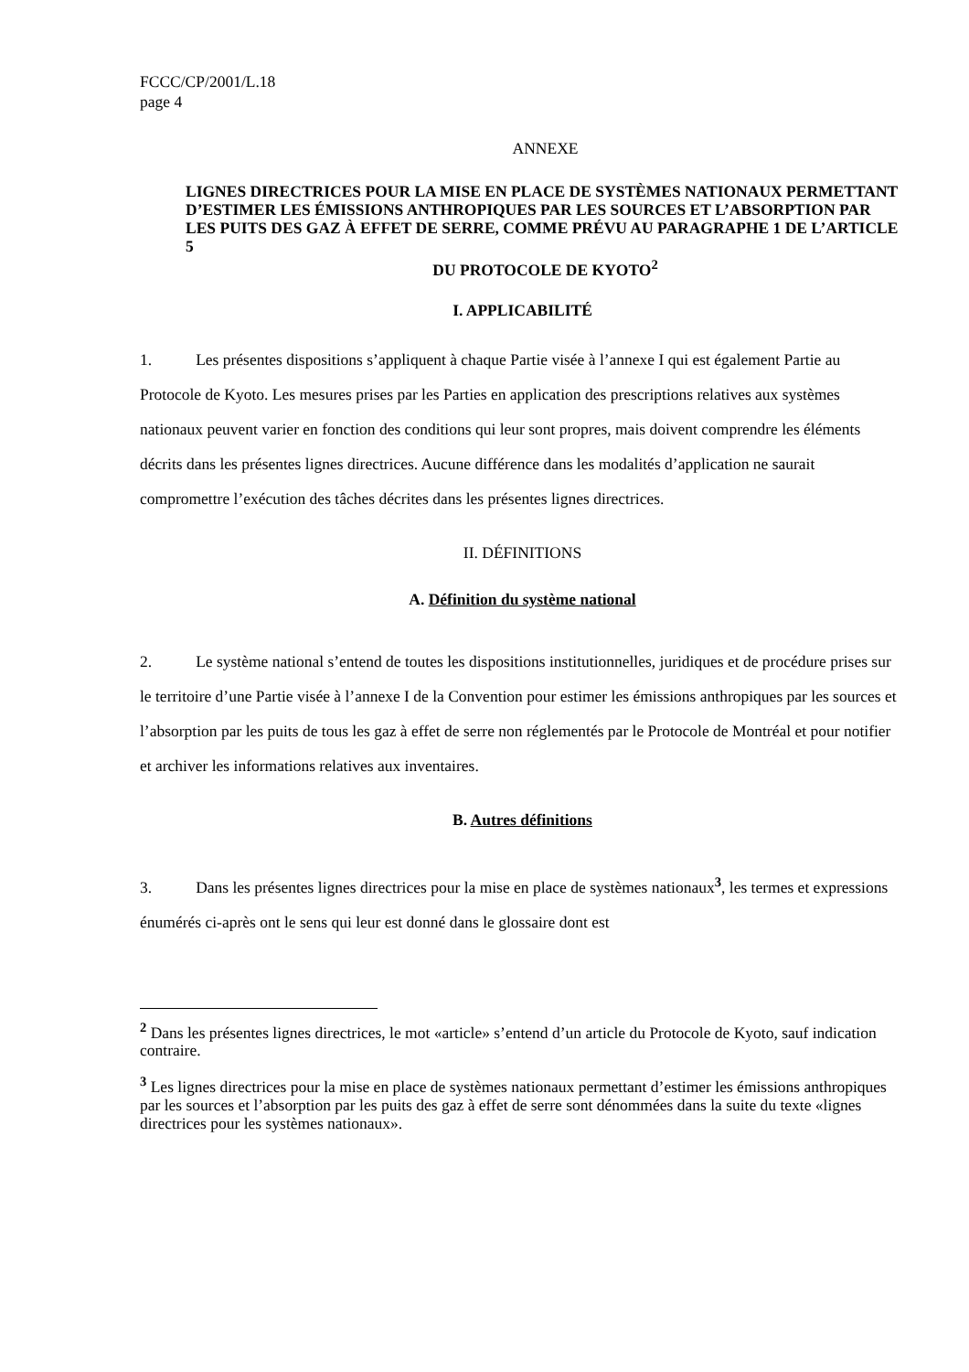FCCC/CP/2001/L.18
page 4
ANNEXE
LIGNES DIRECTRICES POUR LA MISE EN PLACE DE SYSTÈMES NATIONAUX PERMETTANT D’ESTIMER LES ÉMISSIONS ANTHROPIQUES PAR LES SOURCES ET L’ABSORPTION PAR LES PUITS DES GAZ À EFFET DE SERRE, COMME PRÉVU AU PARAGRAPHE 1 DE L’ARTICLE 5
DU PROTOCOLE DE KYOTO<sup>2</sup>
I. APPLICABILITÉ
1. Les présentes dispositions s’appliquent à chaque Partie visée à l’annexe I qui est également Partie au Protocole de Kyoto. Les mesures prises par les Parties en application des prescriptions relatives aux systèmes nationaux peuvent varier en fonction des conditions qui leur sont propres, mais doivent comprendre les éléments décrits dans les présentes lignes directrices. Aucune différence dans les modalités d’application ne saurait compromettre l’exécution des tâches décrites dans les présentes lignes directrices.
II. DÉFINITIONS
A. Définition du système national
2. Le système national s’entend de toutes les dispositions institutionnelles, juridiques et de procédure prises sur le territoire d’une Partie visée à l’annexe I de la Convention pour estimer les émissions anthropiques par les sources et l’absorption par les puits de tous les gaz à effet de serre non réglementés par le Protocole de Montréal et pour notifier et archiver les informations relatives aux inventaires.
B. Autres définitions
3. Dans les présentes lignes directrices pour la mise en place de systèmes nationaux<sup>3</sup>, les termes et expressions énumérés ci-après ont le sens qui leur est donné dans le glossaire dont est
<sup>2</sup> Dans les présentes lignes directrices, le mot «article» s’entend d’un article du Protocole de Kyoto, sauf indication contraire.
<sup>3</sup> Les lignes directrices pour la mise en place de systèmes nationaux permettant d’estimer les émissions anthropiques par les sources et l’absorption par les puits des gaz à effet de serre sont dénommées dans la suite du texte «lignes directrices pour les systèmes nationaux».